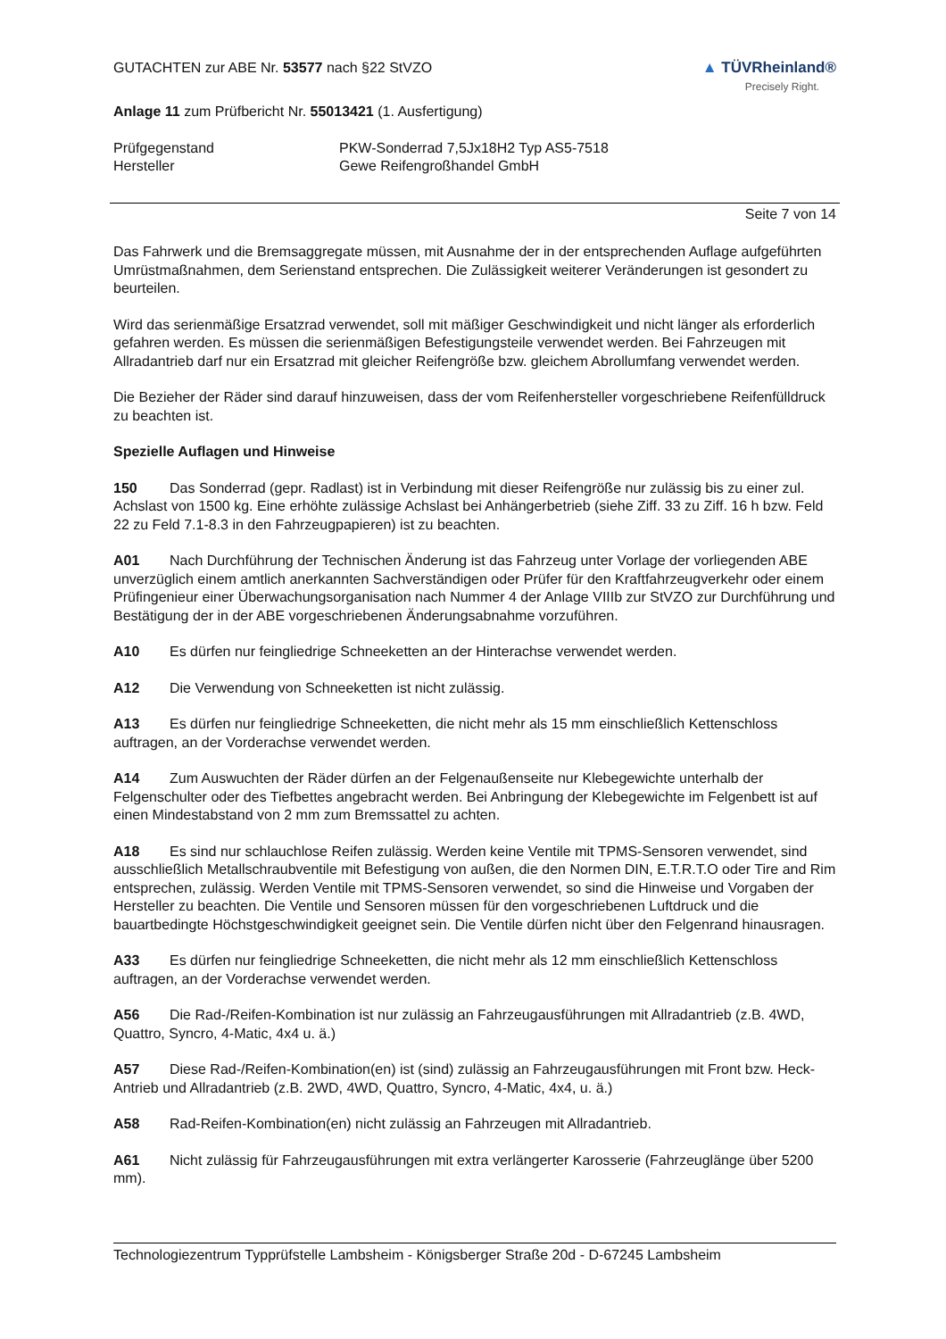GUTACHTEN zur ABE Nr. 53577 nach §22 StVZO
▲ TÜVRheinland®
Precisely Right.
Anlage 11 zum Prüfbericht Nr. 55013421 (1. Ausfertigung)
Prüfgegenstand PKW-Sonderrad 7,5Jx18H2 Typ AS5-7518
Hersteller Gewe Reifengroßhandel GmbH
Seite 7 von 14
Das Fahrwerk und die Bremsaggregate müssen, mit Ausnahme der in der entsprechenden Auflage aufgeführten Umrüstmaßnahmen, dem Serienstand entsprechen. Die Zulässigkeit weiterer Veränderungen ist gesondert zu beurteilen.
Wird das serienmäßige Ersatzrad verwendet, soll mit mäßiger Geschwindigkeit und nicht länger als erforderlich gefahren werden. Es müssen die serienmäßigen Befestigungsteile verwendet werden. Bei Fahrzeugen mit Allradantrieb darf nur ein Ersatzrad mit gleicher Reifengröße bzw. gleichem Abrollumfang verwendet werden.
Die Bezieher der Räder sind darauf hinzuweisen, dass der vom Reifenhersteller vorgeschriebene Reifenfülldruck zu beachten ist.
Spezielle Auflagen und Hinweise
150 Das Sonderrad (gepr. Radlast) ist in Verbindung mit dieser Reifengröße nur zulässig bis zu einer zul. Achslast von 1500 kg. Eine erhöhte zulässige Achslast bei Anhängerbetrieb (siehe Ziff. 33 zu Ziff. 16 h bzw. Feld 22 zu Feld 7.1-8.3 in den Fahrzeugpapieren) ist zu beachten.
A01 Nach Durchführung der Technischen Änderung ist das Fahrzeug unter Vorlage der vorliegenden ABE unverzüglich einem amtlich anerkannten Sachverständigen oder Prüfer für den Kraftfahrzeugverkehr oder einem Prüfingenieur einer Überwachungsorganisation nach Nummer 4 der Anlage VIIIb zur StVZO zur Durchführung und Bestätigung der in der ABE vorgeschriebenen Änderungsabnahme vorzuführen.
A10 Es dürfen nur feingliedrige Schneeketten an der Hinterachse verwendet werden.
A12 Die Verwendung von Schneeketten ist nicht zulässig.
A13 Es dürfen nur feingliedrige Schneeketten, die nicht mehr als 15 mm einschließlich Kettenschloss auftragen, an der Vorderachse verwendet werden.
A14 Zum Auswuchten der Räder dürfen an der Felgenaußenseite nur Klebegewichte unterhalb der Felgenschulter oder des Tiefbettes angebracht werden. Bei Anbringung der Klebegewichte im Felgenbett ist auf einen Mindestabstand von 2 mm zum Bremssattel zu achten.
A18 Es sind nur schlauchlose Reifen zulässig. Werden keine Ventile mit TPMS-Sensoren verwendet, sind ausschließlich Metallschraubventile mit Befestigung von außen, die den Normen DIN, E.T.R.T.O oder Tire and Rim entsprechen, zulässig. Werden Ventile mit TPMS-Sensoren verwendet, so sind die Hinweise und Vorgaben der Hersteller zu beachten. Die Ventile und Sensoren müssen für den vorgeschriebenen Luftdruck und die bauartbedingte Höchstgeschwindigkeit geeignet sein. Die Ventile dürfen nicht über den Felgenrand hinausragen.
A33 Es dürfen nur feingliedrige Schneeketten, die nicht mehr als 12 mm einschließlich Kettenschloss auftragen, an der Vorderachse verwendet werden.
A56 Die Rad-/Reifen-Kombination ist nur zulässig an Fahrzeugausführungen mit Allradantrieb (z.B. 4WD, Quattro, Syncro, 4-Matic, 4x4 u. ä.)
A57 Diese Rad-/Reifen-Kombination(en) ist (sind) zulässig an Fahrzeugausführungen mit Front bzw. Heck-Antrieb und Allradantrieb (z.B. 2WD, 4WD, Quattro, Syncro, 4-Matic, 4x4, u. ä.)
A58 Rad-Reifen-Kombination(en) nicht zulässig an Fahrzeugen mit Allradantrieb.
A61 Nicht zulässig für Fahrzeugausführungen mit extra verlängerter Karosserie (Fahrzeuglänge über 5200 mm).
Technologiezentrum Typprüfstelle Lambsheim - Königsberger Straße 20d - D-67245 Lambsheim